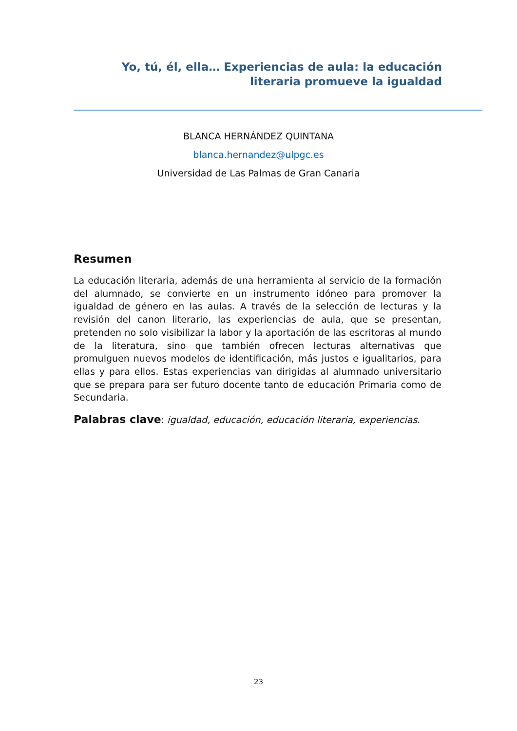Yo, tú, él, ella… Experiencias de aula: la educación literaria promueve la igualdad
BLANCA HERNÁNDEZ QUINTANA
blanca.hernandez@ulpgc.es
Universidad de Las Palmas de Gran Canaria
Resumen
La educación literaria, además de una herramienta al servicio de la formación del alumnado, se convierte en un instrumento idóneo para promover la igualdad de género en las aulas. A través de la selección de lecturas y la revisión del canon literario, las experiencias de aula, que se presentan, pretenden no solo visibilizar la labor y la aportación de las escritoras al mundo de la literatura, sino que también ofrecen lecturas alternativas que promulguen nuevos modelos de identificación, más justos e igualitarios, para ellas y para ellos. Estas experiencias van dirigidas al alumnado universitario que se prepara para ser futuro docente tanto de educación Primaria como de Secundaria.
Palabras clave: igualdad, educación, educación literaria, experiencias.
23